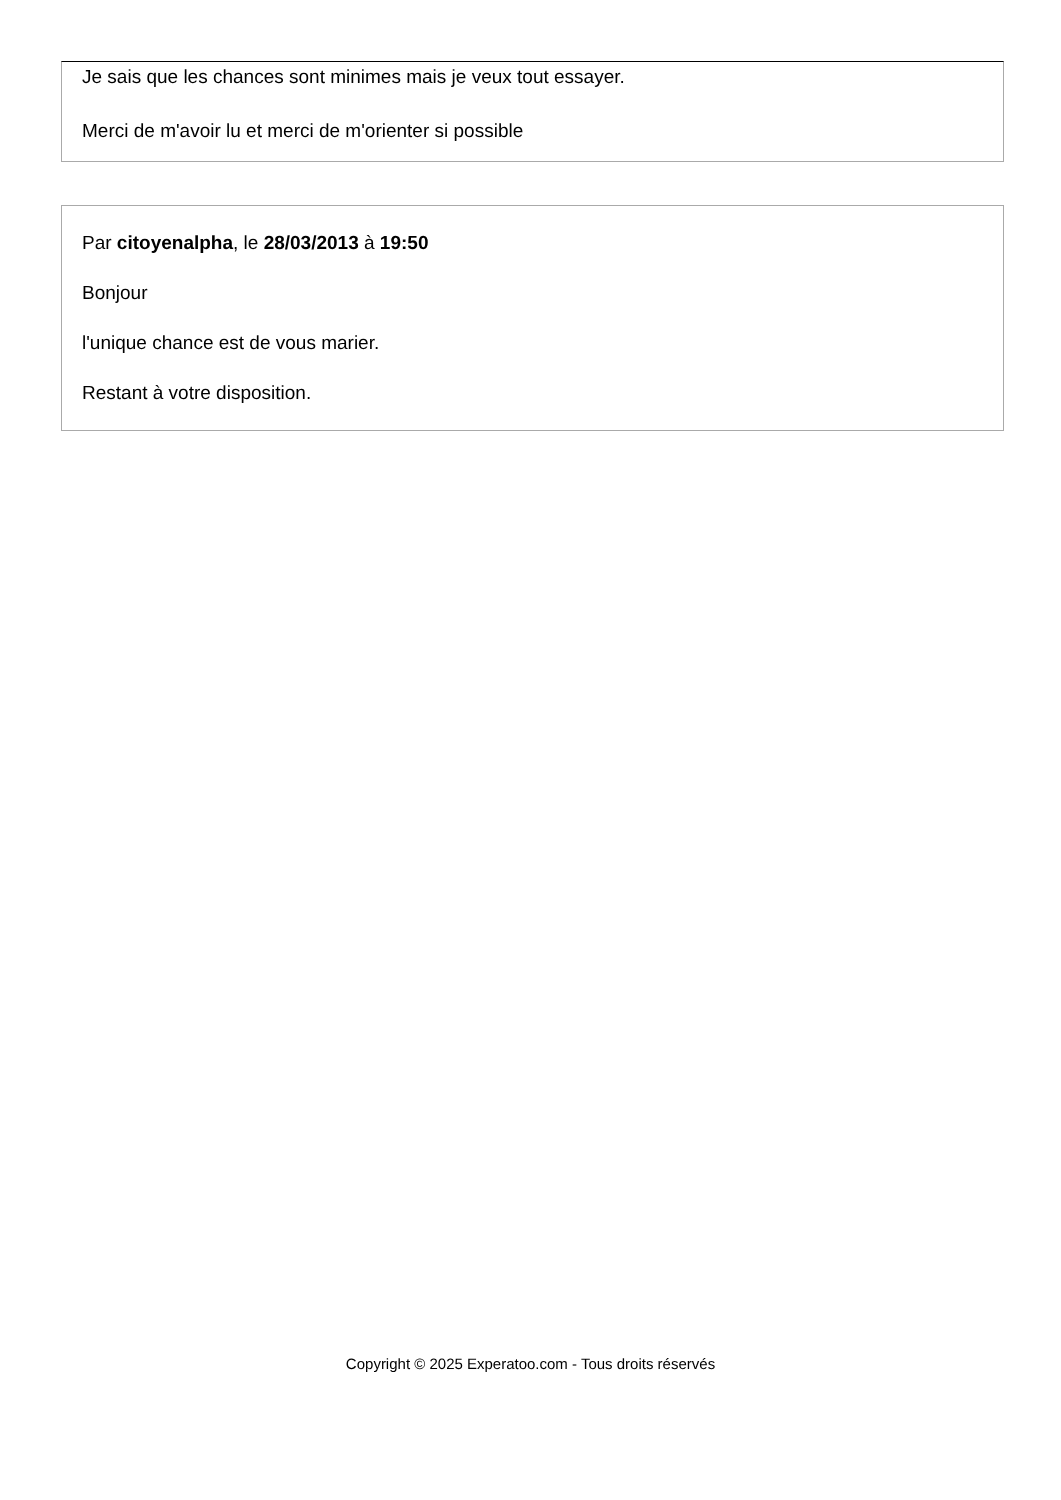Je sais que les chances sont minimes mais je veux tout essayer.
Merci de m'avoir lu et merci de m'orienter si possible
Par citoyenalpha, le 28/03/2013 à 19:50
Bonjour
l'unique chance est de vous marier.
Restant à votre disposition.
Copyright © 2025 Experatoo.com - Tous droits réservés